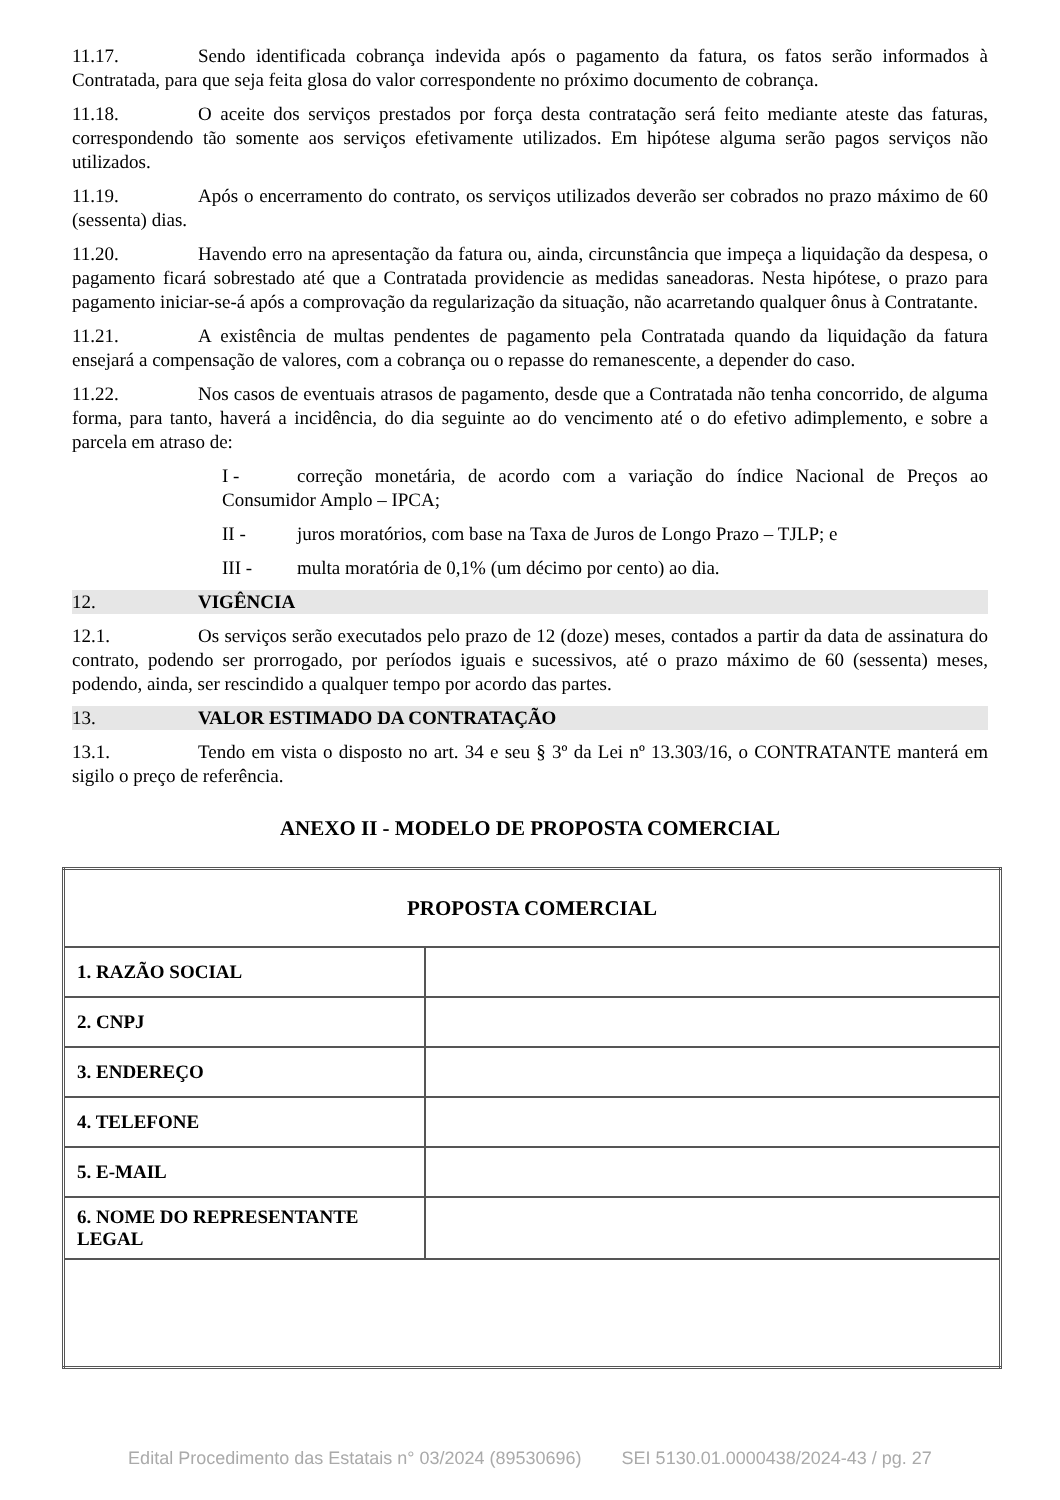11.17. Sendo identificada cobrança indevida após o pagamento da fatura, os fatos serão informados à Contratada, para que seja feita glosa do valor correspondente no próximo documento de cobrança.
11.18. O aceite dos serviços prestados por força desta contratação será feito mediante ateste das faturas, correspondendo tão somente aos serviços efetivamente utilizados. Em hipótese alguma serão pagos serviços não utilizados.
11.19. Após o encerramento do contrato, os serviços utilizados deverão ser cobrados no prazo máximo de 60 (sessenta) dias.
11.20. Havendo erro na apresentação da fatura ou, ainda, circunstância que impeça a liquidação da despesa, o pagamento ficará sobrestado até que a Contratada providencie as medidas saneadoras. Nesta hipótese, o prazo para pagamento iniciar-se-á após a comprovação da regularização da situação, não acarretando qualquer ônus à Contratante.
11.21. A existência de multas pendentes de pagamento pela Contratada quando da liquidação da fatura ensejará a compensação de valores, com a cobrança ou o repasse do remanescente, a depender do caso.
11.22. Nos casos de eventuais atrasos de pagamento, desde que a Contratada não tenha concorrido, de alguma forma, para tanto, haverá a incidência, do dia seguinte ao do vencimento até o do efetivo adimplemento, e sobre a parcela em atraso de:
I - correção monetária, de acordo com a variação do índice Nacional de Preços ao Consumidor Amplo – IPCA;
II - juros moratórios, com base na Taxa de Juros de Longo Prazo – TJLP; e
III - multa moratória de 0,1% (um décimo por cento) ao dia.
12. VIGÊNCIA
12.1. Os serviços serão executados pelo prazo de 12 (doze) meses, contados a partir da data de assinatura do contrato, podendo ser prorrogado, por períodos iguais e sucessivos, até o prazo máximo de 60 (sessenta) meses, podendo, ainda, ser rescindido a qualquer tempo por acordo das partes.
13. VALOR ESTIMADO DA CONTRATAÇÃO
13.1. Tendo em vista o disposto no art. 34 e seu § 3º da Lei nº 13.303/16, o CONTRATANTE manterá em sigilo o preço de referência.
ANEXO II - MODELO DE PROPOSTA COMERCIAL
| PROPOSTA COMERCIAL | |
| 1. RAZÃO SOCIAL | |
| 2. CNPJ | |
| 3. ENDEREÇO | |
| 4. TELEFONE | |
| 5. E-MAIL | |
| 6. NOME DO REPRESENTANTE LEGAL | |
Edital Procedimento das Estatais n° 03/2024 (89530696) SEI 5130.01.0000438/2024-43 / pg. 27